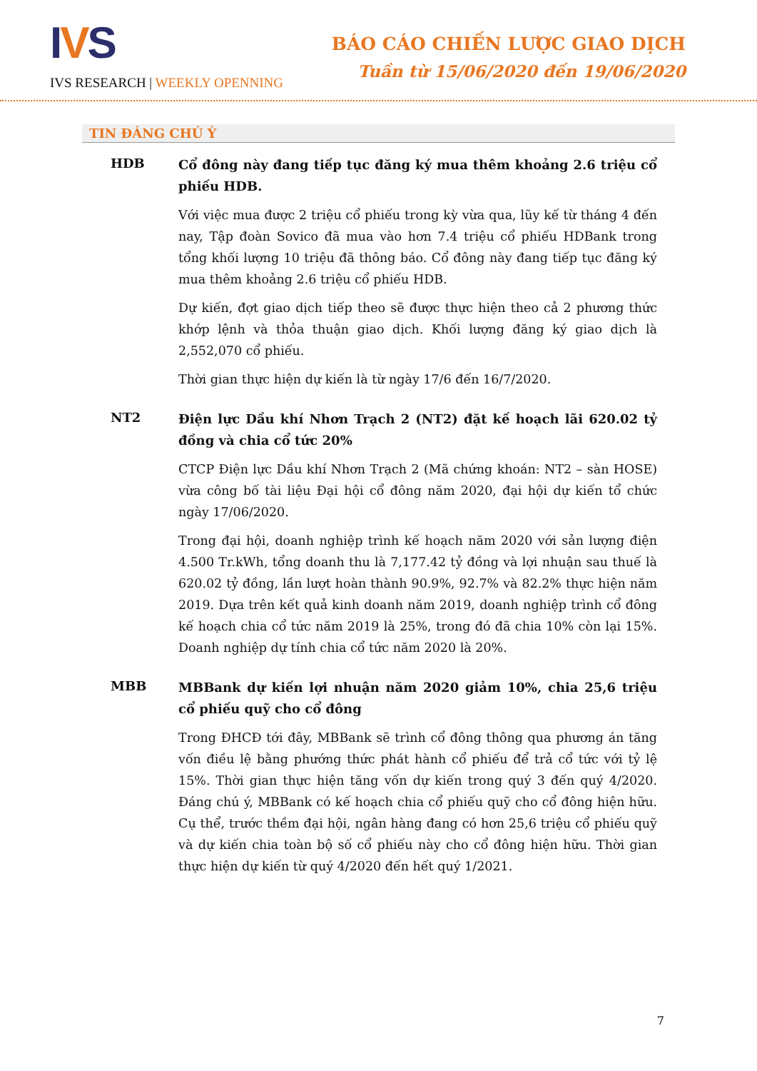IVS
IVS RESEARCH | WEEKLY OPENNING
BÁO CÁO CHIẾN LƯỢC GIAO DỊCH
Tuần từ 15/06/2020 đến 19/06/2020
TIN ĐÁNG CHÚ Ý
HDB
Cổ đông này đang tiếp tục đăng ký mua thêm khoảng 2.6 triệu cổ phiếu HDB.
Với việc mua được 2 triệu cổ phiếu trong kỳ vừa qua, lũy kế từ tháng 4 đến nay, Tập đoàn Sovico đã mua vào hơn 7.4 triệu cổ phiếu HDBank trong tổng khối lượng 10 triệu đã thông báo. Cổ đông này đang tiếp tục đăng ký mua thêm khoảng 2.6 triệu cổ phiếu HDB.
Dự kiến, đợt giao dịch tiếp theo sẽ được thực hiện theo cả 2 phương thức khớp lệnh và thỏa thuận giao dịch. Khối lượng đăng ký giao dịch là 2,552,070 cổ phiếu.
Thời gian thực hiện dự kiến là từ ngày 17/6 đến 16/7/2020.
NT2
Điện lực Dầu khí Nhơn Trạch 2 (NT2) đặt kế hoạch lãi 620.02 tỷ đồng và chia cổ tức 20%
CTCP Điện lực Dầu khí Nhơn Trạch 2 (Mã chứng khoán: NT2 – sàn HOSE) vừa công bố tài liệu Đại hội cổ đông năm 2020, đại hội dự kiến tổ chức ngày 17/06/2020.
Trong đại hội, doanh nghiệp trình kế hoạch năm 2020 với sản lượng điện 4.500 Tr.kWh, tổng doanh thu là 7,177.42 tỷ đồng và lợi nhuận sau thuế là 620.02 tỷ đồng, lần lượt hoàn thành 90.9%, 92.7% và 82.2% thực hiện năm 2019. Dựa trên kết quả kinh doanh năm 2019, doanh nghiệp trình cổ đông kế hoạch chia cổ tức năm 2019 là 25%, trong đó đã chia 10% còn lại 15%. Doanh nghiệp dự tính chia cổ tức năm 2020 là 20%.
MBB
MBBank dự kiến lợi nhuận năm 2020 giảm 10%, chia 25,6 triệu cổ phiếu quỹ cho cổ đông
Trong ĐHCĐ tới đây, MBBank sẽ trình cổ đông thông qua phương án tăng vốn điều lệ bằng phướng thức phát hành cổ phiếu để trả cổ tức với tỷ lệ 15%. Thời gian thực hiện tăng vốn dự kiến trong quý 3 đến quý 4/2020. Đáng chú ý, MBBank có kế hoạch chia cổ phiếu quỹ cho cổ đông hiện hữu. Cụ thể, trước thềm đại hội, ngân hàng đang có hơn 25,6 triệu cổ phiếu quỹ và dự kiến chia toàn bộ số cổ phiếu này cho cổ đông hiện hữu. Thời gian thực hiện dự kiến từ quý 4/2020 đến hết quý 1/2021.
7